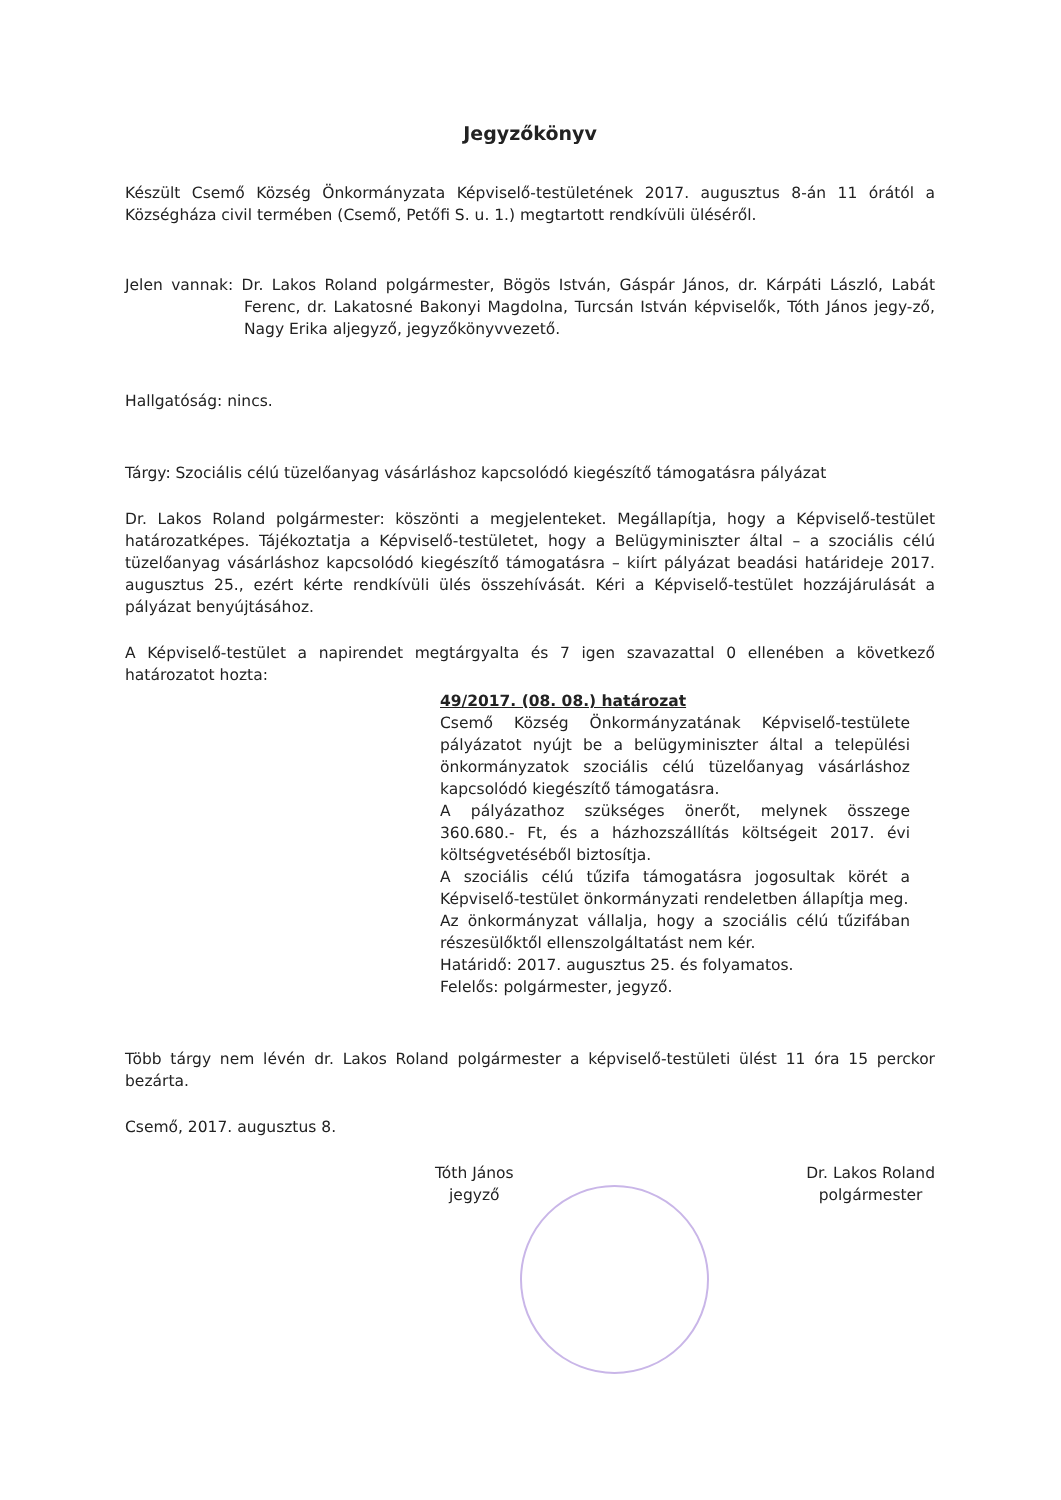Jegyzőkönyv
Készült Csemő Község Önkormányzata Képviselő-testületének 2017. augusztus 8-án 11 órától a Községháza civil termében (Csemő, Petőfi S. u. 1.) megtartott rendkívüli üléséről.
Jelen vannak: Dr. Lakos Roland polgármester, Bögös István, Gáspár János, dr. Kárpáti László, Labát Ferenc, dr. Lakatosné Bakonyi Magdolna, Turcsán István képviselők, Tóth János jegy-ző, Nagy Erika aljegyző, jegyzőkönyvvezető.
Hallgatóság: nincs.
Tárgy: Szociális célú tüzelőanyag vásárláshoz kapcsolódó kiegészítő támogatásra pályázat
Dr. Lakos Roland polgármester: köszönti a megjelenteket. Megállapítja, hogy a Képviselő-testület határozatképes. Tájékoztatja a Képviselő-testületet, hogy a Belügyminiszter által – a szociális célú tüzelőanyag vásárláshoz kapcsolódó kiegészítő támogatásra – kiírt pályázat beadási határideje 2017. augusztus 25., ezért kérte rendkívüli ülés összehívását. Kéri a Képviselő-testület hozzájárulását a pályázat benyújtásához.
A Képviselő-testület a napirendet megtárgyalta és 7 igen szavazattal 0 ellenében a következő határozatot hozta:
49/2017. (08. 08.) határozat
Csemő Község Önkormányzatának Képviselő-testülete pályázatot nyújt be a belügyminiszter által a települési önkormányzatok szociális célú tüzelőanyag vásárláshoz kapcsolódó kiegészítő támogatásra.
A pályázathoz szükséges önerőt, melynek összege 360.680.- Ft, és a házhozszállítás költségeit 2017. évi költségvetéséből biztosítja.
A szociális célú tűzifa támogatásra jogosultak körét a Képviselő-testület önkormányzati rendeletben állapítja meg.
Az önkormányzat vállalja, hogy a szociális célú tűzifában részesülőktől ellenszolgáltatást nem kér.
Határidő: 2017. augusztus 25. és folyamatos.
Felelős: polgármester, jegyző.
Több tárgy nem lévén dr. Lakos Roland polgármester a képviselő-testületi ülést 11 óra 15 perckor bezárta.
Csemő, 2017. augusztus 8.
Tóth János
jegyző
Dr. Lakos Roland
polgármester